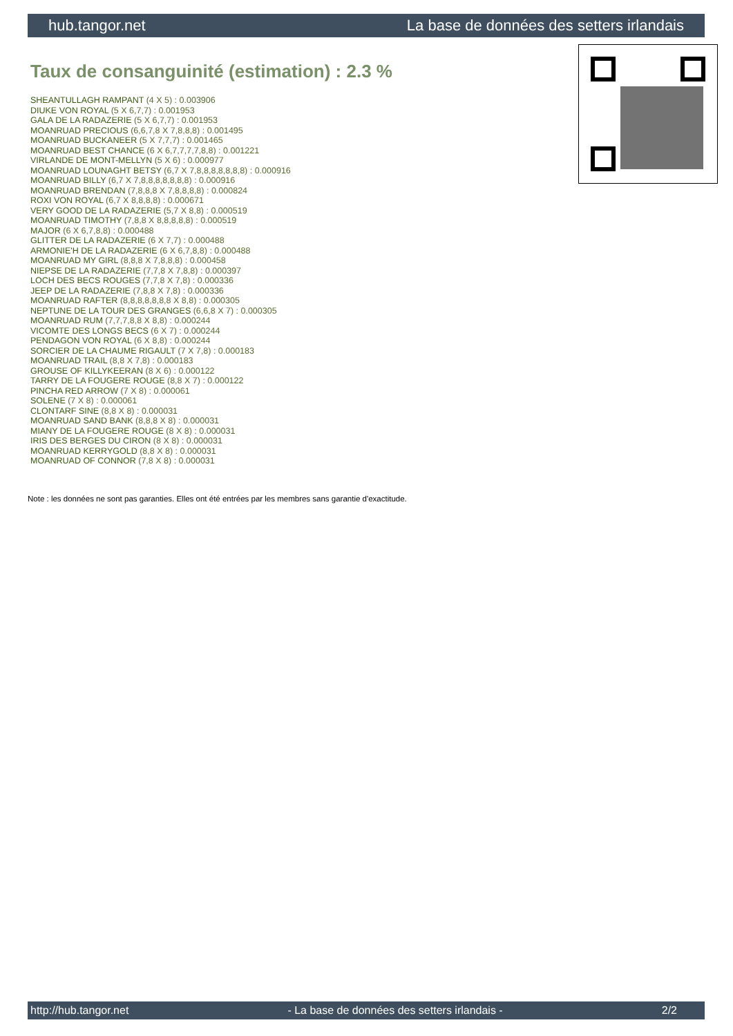hub.tangor.net La base de données des setters irlandais
Taux de consanguinité (estimation) : 2.3 %
SHEANTULLAGH RAMPANT (4 X 5) : 0.003906
DIUKE VON ROYAL (5 X 6,7,7) : 0.001953
GALA DE LA RADAZERIE (5 X 6,7,7) : 0.001953
MOANRUAD PRECIOUS (6,6,7,8 X 7,8,8,8) : 0.001495
MOANRUAD BUCKANEER (5 X 7,7,7) : 0.001465
MOANRUAD BEST CHANCE (6 X 6,7,7,7,7,8,8) : 0.001221
VIRLANDE DE MONT-MELLYN (5 X 6) : 0.000977
MOANRUAD LOUNAGHT BETSY (6,7 X 7,8,8,8,8,8,8,8) : 0.000916
MOANRUAD BILLY (6,7 X 7,8,8,8,8,8,8,8) : 0.000916
MOANRUAD BRENDAN (7,8,8,8 X 7,8,8,8,8) : 0.000824
ROXI VON ROYAL (6,7 X 8,8,8,8) : 0.000671
VERY GOOD DE LA RADAZERIE (5,7 X 8,8) : 0.000519
MOANRUAD TIMOTHY (7,8,8 X 8,8,8,8,8) : 0.000519
MAJOR (6 X 6,7,8,8) : 0.000488
GLITTER DE LA RADAZERIE (6 X 7,7) : 0.000488
ARMONIE'H DE LA RADAZERIE (6 X 6,7,8,8) : 0.000488
MOANRUAD MY GIRL (8,8,8 X 7,8,8,8) : 0.000458
NIEPSE DE LA RADAZERIE (7,7,8 X 7,8,8) : 0.000397
LOCH DES BECS ROUGES (7,7,8 X 7,8) : 0.000336
JEEP DE LA RADAZERIE (7,8,8 X 7,8) : 0.000336
MOANRUAD RAFTER (8,8,8,8,8,8,8 X 8,8) : 0.000305
NEPTUNE DE LA TOUR DES GRANGES (6,6,8 X 7) : 0.000305
MOANRUAD RUM (7,7,7,8,8 X 8,8) : 0.000244
VICOMTE DES LONGS BECS (6 X 7) : 0.000244
PENDAGON VON ROYAL (6 X 8,8) : 0.000244
SORCIER DE LA CHAUME RIGAULT (7 X 7,8) : 0.000183
MOANRUAD TRAIL (8,8 X 7,8) : 0.000183
GROUSE OF KILLYKEERAN (8 X 6) : 0.000122
TARRY DE LA FOUGERE ROUGE (8,8 X 7) : 0.000122
PINCHA RED ARROW (7 X 8) : 0.000061
SOLENE (7 X 8) : 0.000061
CLONTARF SINE (8,8 X 8) : 0.000031
MOANRUAD SAND BANK (8,8,8 X 8) : 0.000031
MIANY DE LA FOUGERE ROUGE (8 X 8) : 0.000031
IRIS DES BERGES DU CIRON (8 X 8) : 0.000031
MOANRUAD KERRYGOLD (8,8 X 8) : 0.000031
MOANRUAD OF CONNOR (7,8 X 8) : 0.000031
Note : les données ne sont pas garanties. Elles ont été entrées par les membres sans garantie d'exactitude.
http://hub.tangor.net - La base de données des setters irlandais - 2/2